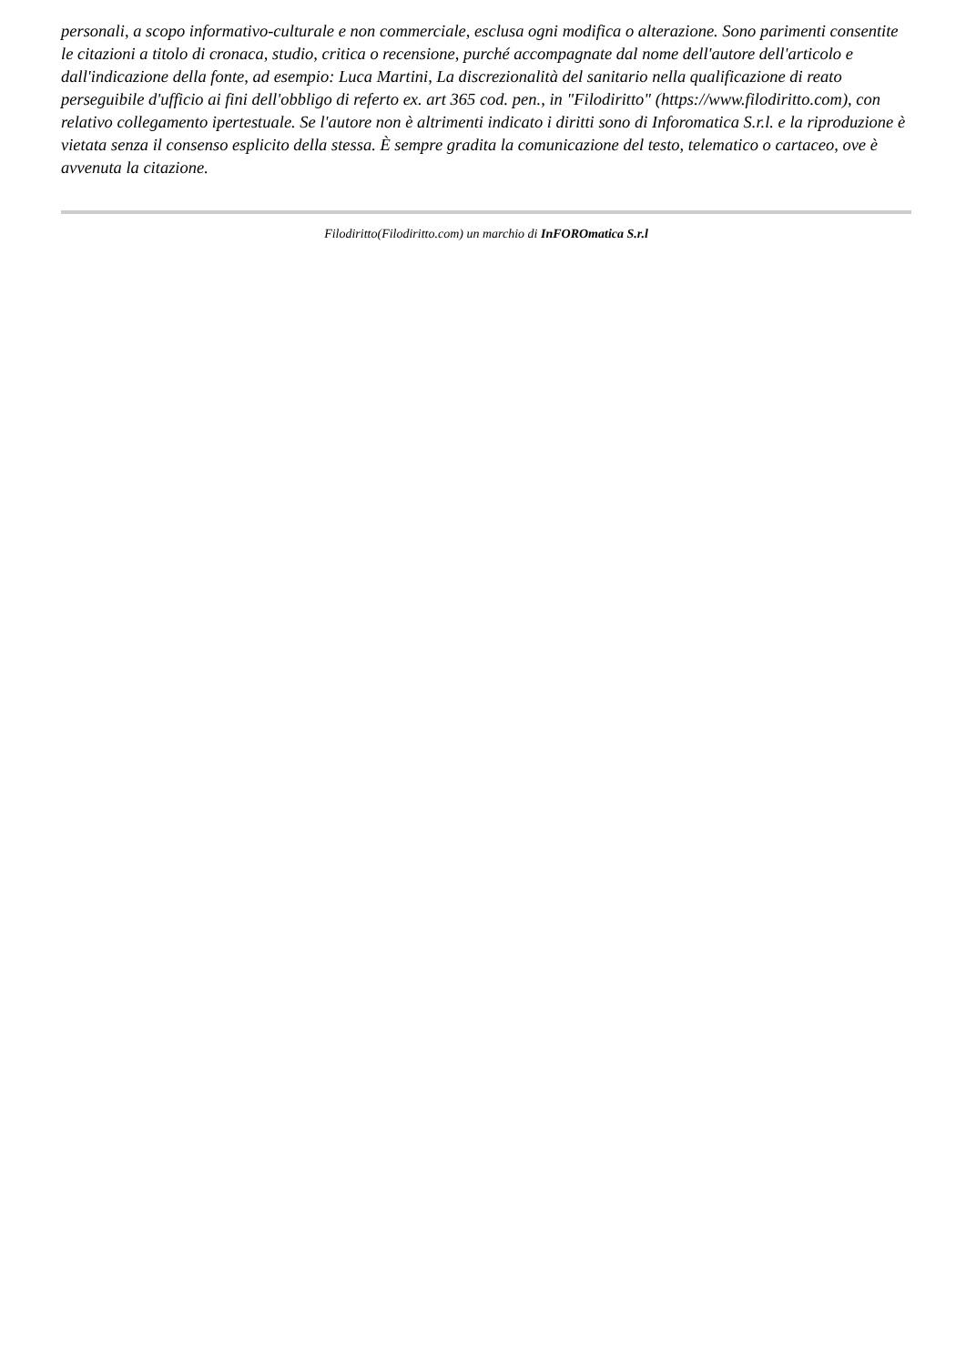personali, a scopo informativo-culturale e non commerciale, esclusa ogni modifica o alterazione. Sono parimenti consentite le citazioni a titolo di cronaca, studio, critica o recensione, purché accompagnate dal nome dell'autore dell'articolo e dall'indicazione della fonte, ad esempio: Luca Martini, La discrezionalità del sanitario nella qualificazione di reato perseguibile d'ufficio ai fini dell'obbligo di referto ex. art 365 cod. pen., in "Filodiritto" (https://www.filodiritto.com), con relativo collegamento ipertestuale. Se l'autore non è altrimenti indicato i diritti sono di Inforomatica S.r.l. e la riproduzione è vietata senza il consenso esplicito della stessa. È sempre gradita la comunicazione del testo, telematico o cartaceo, ove è avvenuta la citazione.
Filodiritto(Filodiritto.com) un marchio di InFOROmatica S.r.l